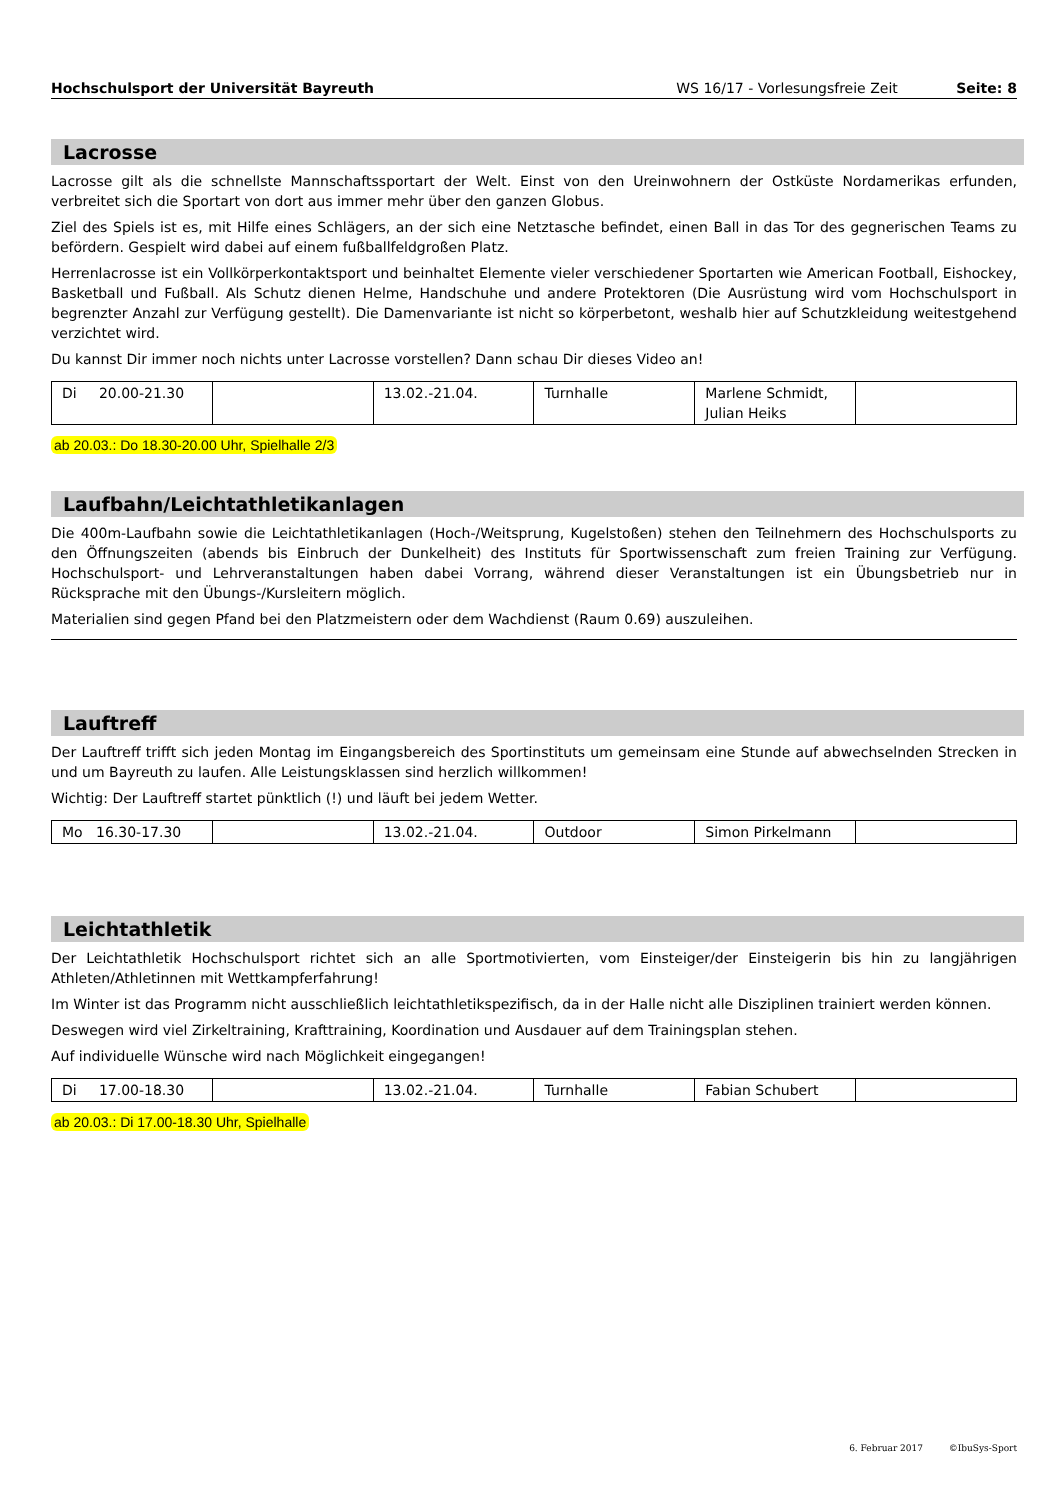Hochschulsport der Universität Bayreuth WS 16/17 - Vorlesungsfreie Zeit Seite: 8
Lacrosse
Lacrosse gilt als die schnellste Mannschaftssportart der Welt. Einst von den Ureinwohnern der Ostküste Nordamerikas erfunden, verbreitet sich die Sportart von dort aus immer mehr über den ganzen Globus.
Ziel des Spiels ist es, mit Hilfe eines Schlägers, an der sich eine Netztasche befindet, einen Ball in das Tor des gegnerischen Teams zu befördern. Gespielt wird dabei auf einem fußballfeldgroßen Platz.
Herrenlacrosse ist ein Vollkörperkontaktsport und beinhaltet Elemente vieler verschiedener Sportarten wie American Football, Eishockey, Basketball und Fußball. Als Schutz dienen Helme, Handschuhe und andere Protektoren (Die Ausrüstung wird vom Hochschulsport in begrenzter Anzahl zur Verfügung gestellt). Die Damenvariante ist nicht so körperbetont, weshalb hier auf Schutzkleidung weitestgehend verzichtet wird.
Du kannst Dir immer noch nichts unter Lacrosse vorstellen? Dann schau Dir dieses Video an!
| Di 20.00-21.30 | | 13.02.-21.04. | Turnhalle | Marlene Schmidt, Julian Heiks | |
ab 20.03.: Do 18.30-20.00 Uhr, Spielhalle 2/3
Laufbahn/Leichtathletikanlagen
Die 400m-Laufbahn sowie die Leichtathletikanlagen (Hoch-/Weitsprung, Kugelstoßen) stehen den Teilnehmern des Hochschulsports zu den Öffnungszeiten (abends bis Einbruch der Dunkelheit) des Instituts für Sportwissenschaft zum freien Training zur Verfügung. Hochschulsport- und Lehrveranstaltungen haben dabei Vorrang, während dieser Veranstaltungen ist ein Übungsbetrieb nur in Rücksprache mit den Übungs-/Kursleitern möglich.
Materialien sind gegen Pfand bei den Platzmeistern oder dem Wachdienst (Raum 0.69) auszuleihen.
Lauftreff
Der Lauftreff trifft sich jeden Montag im Eingangsbereich des Sportinstituts um gemeinsam eine Stunde auf abwechselnden Strecken in und um Bayreuth zu laufen. Alle Leistungsklassen sind herzlich willkommen!
Wichtig: Der Lauftreff startet pünktlich (!) und läuft bei jedem Wetter.
| Mo 16.30-17.30 | | 13.02.-21.04. | Outdoor | Simon Pirkelmann | |
Leichtathletik
Der Leichtathletik Hochschulsport richtet sich an alle Sportmotivierten, vom Einsteiger/der Einsteigerin bis hin zu langjährigen Athleten/Athletinnen mit Wettkampferfahrung!
Im Winter ist das Programm nicht ausschließlich leichtathletikspezifisch, da in der Halle nicht alle Disziplinen trainiert werden können.
Deswegen wird viel Zirkeltraining, Krafttraining, Koordination und Ausdauer auf dem Trainingsplan stehen.
Auf individuelle Wünsche wird nach Möglichkeit eingegangen!
| Di 17.00-18.30 | | 13.02.-21.04. | Turnhalle | Fabian Schubert | |
ab 20.03.: Di 17.00-18.30 Uhr, Spielhalle
6. Februar 2017 ©IbuSys-Sport